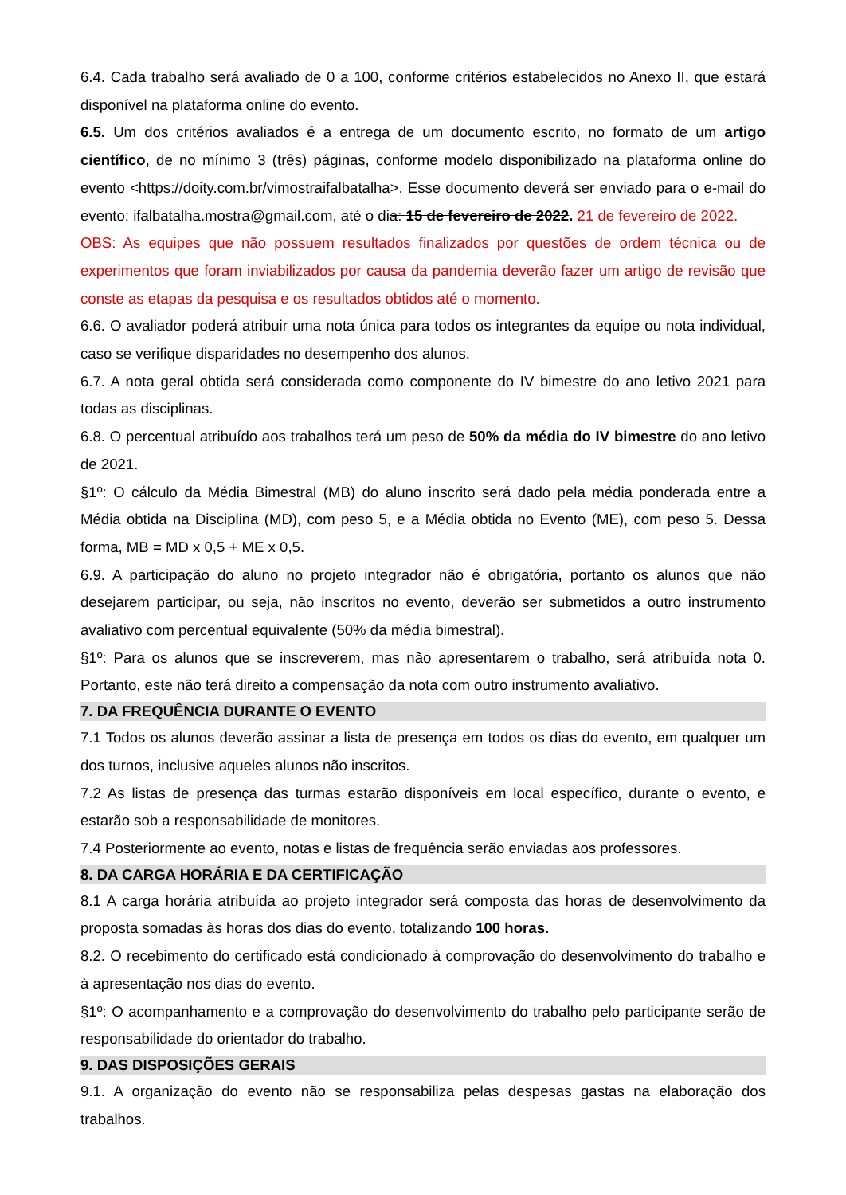6.4. Cada trabalho será avaliado de 0 a 100, conforme critérios estabelecidos no Anexo II, que estará disponível na plataforma online do evento.
6.5. Um dos critérios avaliados é a entrega de um documento escrito, no formato de um artigo científico, de no mínimo 3 (três) páginas, conforme modelo disponibilizado na plataforma online do evento <https://doity.com.br/vimostraifalbatalha>. Esse documento deverá ser enviado para o e-mail do evento: ifalbatalha.mostra@gmail.com, até o dia: 15 de fevereiro de 2022. 21 de fevereiro de 2022.
OBS: As equipes que não possuem resultados finalizados por questões de ordem técnica ou de experimentos que foram inviabilizados por causa da pandemia deverão fazer um artigo de revisão que conste as etapas da pesquisa e os resultados obtidos até o momento.
6.6. O avaliador poderá atribuir uma nota única para todos os integrantes da equipe ou nota individual, caso se verifique disparidades no desempenho dos alunos.
6.7. A nota geral obtida será considerada como componente do IV bimestre do ano letivo 2021 para todas as disciplinas.
6.8. O percentual atribuído aos trabalhos terá um peso de 50% da média do IV bimestre do ano letivo de 2021.
§1º: O cálculo da Média Bimestral (MB) do aluno inscrito será dado pela média ponderada entre a Média obtida na Disciplina (MD), com peso 5, e a Média obtida no Evento (ME), com peso 5. Dessa forma, MB = MD x 0,5 + ME x 0,5.
6.9. A participação do aluno no projeto integrador não é obrigatória, portanto os alunos que não desejarem participar, ou seja, não inscritos no evento, deverão ser submetidos a outro instrumento avaliativo com percentual equivalente (50% da média bimestral).
§1º: Para os alunos que se inscreverem, mas não apresentarem o trabalho, será atribuída nota 0. Portanto, este não terá direito a compensação da nota com outro instrumento avaliativo.
7. DA FREQUÊNCIA DURANTE O EVENTO
7.1 Todos os alunos deverão assinar a lista de presença em todos os dias do evento, em qualquer um dos turnos, inclusive aqueles alunos não inscritos.
7.2 As listas de presença das turmas estarão disponíveis em local específico, durante o evento, e estarão sob a responsabilidade de monitores.
7.4 Posteriormente ao evento, notas e listas de frequência serão enviadas aos professores.
8. DA CARGA HORÁRIA E DA CERTIFICAÇÃO
8.1 A carga horária atribuída ao projeto integrador será composta das horas de desenvolvimento da proposta somadas às horas dos dias do evento, totalizando 100 horas.
8.2. O recebimento do certificado está condicionado à comprovação do desenvolvimento do trabalho e à apresentação nos dias do evento.
§1º: O acompanhamento e a comprovação do desenvolvimento do trabalho pelo participante serão de responsabilidade do orientador do trabalho.
9. DAS DISPOSIÇÕES GERAIS
9.1. A organização do evento não se responsabiliza pelas despesas gastas na elaboração dos trabalhos.